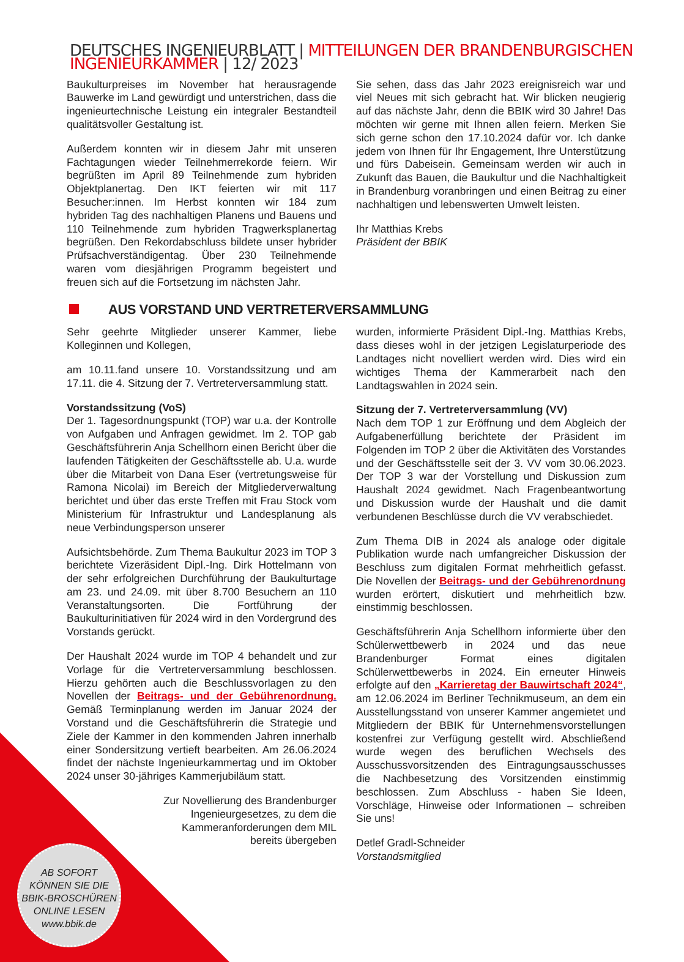DEUTSCHES INGENIEURBLATT | MITTEILUNGEN DER BRANDENBURGISCHEN INGENIEURKAMMER | 12/ 2023
Baukulturpreises im November hat herausragende Bauwerke im Land gewürdigt und unterstrichen, dass die ingenieurtechnische Leistung ein integraler Bestandteil qualitätsvoller Gestaltung ist.
Außerdem konnten wir in diesem Jahr mit unseren Fachtagungen wieder Teilnehmerrekorde feiern. Wir begrüßten im April 89 Teilnehmende zum hybriden Objektplanertag. Den IKT feierten wir mit 117 Besucher:innen. Im Herbst konnten wir 184 zum hybriden Tag des nachhaltigen Planens und Bauens und 110 Teilnehmende zum hybriden Tragwerksplanertag begrüßen. Den Rekordabschluss bildete unser hybrider Prüfsachverständigentag. Über 230 Teilnehmende waren vom diesjährigen Programm begeistert und freuen sich auf die Fortsetzung im nächsten Jahr.
Sie sehen, dass das Jahr 2023 ereignisreich war und viel Neues mit sich gebracht hat. Wir blicken neugierig auf das nächste Jahr, denn die BBIK wird 30 Jahre! Das möchten wir gerne mit Ihnen allen feiern. Merken Sie sich gerne schon den 17.10.2024 dafür vor. Ich danke jedem von Ihnen für Ihr Engagement, Ihre Unterstützung und fürs Dabeisein. Gemeinsam werden wir auch in Zukunft das Bauen, die Baukultur und die Nachhaltigkeit in Brandenburg voranbringen und einen Beitrag zu einer nachhaltigen und lebenswerten Umwelt leisten.
Ihr Matthias Krebs
Präsident der BBIK
AUS VORSTAND UND VERTRETERVERSAMMLUNG
Sehr geehrte Mitglieder unserer Kammer, liebe Kolleginnen und Kollegen,
am 10.11.fand unsere 10. Vorstandssitzung und am 17.11. die 4. Sitzung der 7. Vertreterversammlung statt.
Vorstandssitzung (VoS)
Der 1. Tagesordnungspunkt (TOP) war u.a. der Kontrolle von Aufgaben und Anfragen gewidmet. Im 2. TOP gab Geschäftsführerin Anja Schellhorn einen Bericht über die laufenden Tätigkeiten der Geschäftsstelle ab. U.a. wurde über die Mitarbeit von Dana Eser (vertretungsweise für Ramona Nicolai) im Bereich der Mitgliederverwaltung berichtet und über das erste Treffen mit Frau Stock vom Ministerium für Infrastruktur und Landesplanung als neue Verbindungsperson unserer
Aufsichtsbehörde. Zum Thema Baukultur 2023 im TOP 3 berichtete Vizeräsident Dipl.-Ing. Dirk Hottelmann von der sehr erfolgreichen Durchführung der Baukulturtage am 23. und 24.09. mit über 8.700 Besuchern an 110 Veranstaltungsorten. Die Fortführung der Baukulturinitiativen für 2024 wird in den Vordergrund des Vorstands gerückt.
Der Haushalt 2024 wurde im TOP 4 behandelt und zur Vorlage für die Vertreterversammlung beschlossen. Hierzu gehörten auch die Beschlussvorlagen zu den Novellen der Beitrags- und der Gebührenordnung. Gemäß Terminplanung werden im Januar 2024 der Vorstand und die Geschäftsführerin die Strategie und Ziele der Kammer in den kommenden Jahren innerhalb einer Sondersitzung vertieft bearbeiten. Am 26.06.2024 findet der nächste Ingenieurkammertag und im Oktober 2024 unser 30-jähriges Kammerjubiläum statt.
Zur Novellierung des Brandenburger Ingenieurgesetzes, zu dem die Kammeranforderungen dem MIL bereits übergeben
wurden, informierte Präsident Dipl.-Ing. Matthias Krebs, dass dieses wohl in der jetzigen Legislaturperiode des Landtages nicht novelliert werden wird. Dies wird ein wichtiges Thema der Kammerarbeit nach den Landtagswahlen in 2024 sein.
Sitzung der 7. Vertreterversammlung (VV)
Nach dem TOP 1 zur Eröffnung und dem Abgleich der Aufgabenerfüllung berichtete der Präsident im Folgenden im TOP 2 über die Aktivitäten des Vorstandes und der Geschäftsstelle seit der 3. VV vom 30.06.2023. Der TOP 3 war der Vorstellung und Diskussion zum Haushalt 2024 gewidmet. Nach Fragenbeantwortung und Diskussion wurde der Haushalt und die damit verbundenen Beschlüsse durch die VV verabschiedet.
Zum Thema DIB in 2024 als analoge oder digitale Publikation wurde nach umfangreicher Diskussion der Beschluss zum digitalen Format mehrheitlich gefasst. Die Novellen der Beitrags- und der Gebührenordnung wurden erörtert, diskutiert und mehrheitlich bzw. einstimmig beschlossen.
Geschäftsführerin Anja Schellhorn informierte über den Schülerwettbewerb in 2024 und das neue Brandenburger Format eines digitalen Schülerwettbewerbs in 2024. Ein erneuter Hinweis erfolgte auf den „Karrieretag der Bauwirtschaft 2024“, am 12.06.2024 im Berliner Technikmuseum, an dem ein Ausstellungsstand von unserer Kammer angemietet und Mitgliedern der BBIK für Unternehmensvorstellungen kostenfrei zur Verfügung gestellt wird. Abschließend wurde wegen des beruflichen Wechsels des Ausschussvorsitzenden des Eintragungsausschusses die Nachbesetzung des Vorsitzenden einstimmig beschlossen. Zum Abschluss - haben Sie Ideen, Vorschläge, Hinweise oder Informationen – schreiben Sie uns!
Detlef Gradl-Schneider
Vorstandsmitglied
AB SOFORT
KÖNNEN SIE DIE
BBIK-BROSCHÜREN
ONLINE LESEN
www.bbik.de